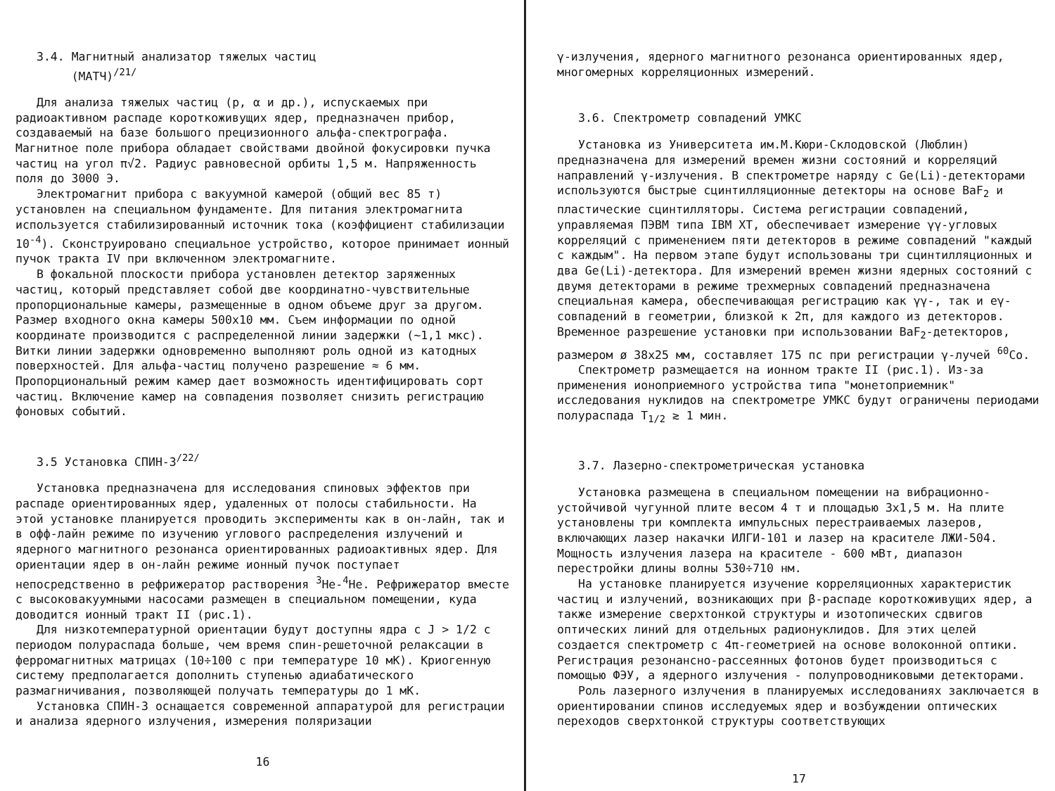3.4. Магнитный анализатор тяжелых частиц
(МАТЧ)<sup>/21/</sup>
Для анализа тяжелых частиц (p, α и др.), испускаемых при радиоактивном распаде короткоживущих ядер, предназначен прибор, создаваемый на базе большого прецизионного альфа-спектрографа. Магнитное поле прибора обладает свойствами двойной фокусировки пучка частиц на угол π√2. Радиус равновесной орбиты 1,5 м. Напряженность поля до 3000 Э.
Электромагнит прибора с вакуумной камерой (общий вес 85 т) установлен на специальном фундаменте. Для питания электромагнита используется стабилизированный источник тока (коэффициент стабилизации 10<sup>-4</sup>). Сконструировано специальное устройство, которое принимает ионный пучок тракта IV при включенном электромагните.
В фокальной плоскости прибора установлен детектор заряженных частиц, который представляет собой две координатно-чувствительные пропорциональные камеры, размещенные в одном объеме друг за другом. Размер входного окна камеры 500x10 мм. Съем информации по одной координате производится с распределенной линии задержки (~1,1 мкс). Витки линии задержки одновременно выполняют роль одной из катодных поверхностей. Для альфа-частиц получено разрешение ≈ 6 мм. Пропорциональный режим камер дает возможность идентифицировать сорт частиц. Включение камер на совпадения позволяет снизить регистрацию фоновых событий.
3.5 Установка СПИН-3<sup>/22/</sup>
Установка предназначена для исследования спиновых эффектов при распаде ориентированных ядер, удаленных от полосы стабильности. На этой установке планируется проводить эксперименты как в он-лайн, так и в офф-лайн режиме по изучению углового распределения излучений и ядерного магнитного резонанса ориентированных радиоактивных ядер. Для ориентации ядер в он-лайн режиме ионный пучок поступает непосредственно в рефрижератор растворения <sup>3</sup>He-<sup>4</sup>He. Рефрижератор вместе с высоковакуумными насосами размещен в специальном помещении, куда доводится ионный тракт II (рис.1).
Для низкотемпературной ориентации будут доступны ядра с J > 1/2 с периодом полураспада больше, чем время спин-решеточной релаксации в ферромагнитных матрицах (10÷100 с при температуре 10 мК). Криогенную систему предполагается дополнить ступенью адиабатического размагничивания, позволяющей получать температуры до 1 мК.
Установка СПИН-3 оснащается современной аппаратурой для регистрации и анализа ядерного излучения, измерения поляризации
16
γ-излучения, ядерного магнитного резонанса ориентированных ядер, многомерных корреляционных измерений.
3.6. Спектрометр совпадений УМКС
Установка из Университета им.М.Кюри-Склодовской (Люблин) предназначена для измерений времен жизни состояний и корреляций направлений γ-излучения. В спектрометре наряду с Ge(Li)-детекторами используются быстрые сцинтилляционные детекторы на основе BaF<sub>2</sub> и пластические сцинтилляторы. Система регистрации совпадений, управляемая ПЭВМ типа IBM XT, обеспечивает измерение γγ-угловых корреляций с применением пяти детекторов в режиме совпадений "каждый с каждым". На первом этапе будут использованы три сцинтилляционных и два Ge(Li)-детектора. Для измерений времен жизни ядерных состояний с двумя детекторами в режиме трехмерных совпадений предназначена специальная камера, обеспечивающая регистрацию как γγ-, так и eγ-совпадений в геометрии, близкой к 2π, для каждого из детекторов. Временное разрешение установки при использовании BaF<sub>2</sub>-детекторов, размером ø 38x25 мм, составляет 175 пс при регистрации γ-лучей <sup>60</sup>Co.
Спектрометр размещается на ионном тракте II (рис.1). Из-за применения ионоприемного устройства типа "монетоприемник" исследования нуклидов на спектрометре УМКС будут ограничены периодами полураспада T<sub>1/2</sub> ≳ 1 мин.
3.7. Лазерно-спектрометрическая установка
Установка размещена в специальном помещении на вибрационно-устойчивой чугунной плите весом 4 т и площадью 3x1,5 м. На плите установлены три комплекта импульсных перестраиваемых лазеров, включающих лазер накачки ИЛГИ-101 и лазер на красителе ЛЖИ-504. Мощность излучения лазера на красителе - 600 мВт, диапазон перестройки длины волны 530÷710 нм.
На установке планируется изучение корреляционных характеристик частиц и излучений, возникающих при β-распаде короткоживущих ядер, а также измерение сверхтонкой структуры и изотопических сдвигов оптических линий для отдельных радионуклидов. Для этих целей создается спектрометр с 4π-геометрией на основе волоконной оптики. Регистрация резонансно-рассеянных фотонов будет производиться с помощью ФЭУ, а ядерного излучения - полупроводниковыми детекторами.
Роль лазерного излучения в планируемых исследованиях заключается в ориентировании спинов исследуемых ядер и возбуждении оптических переходов сверхтонкой структуры соответствующих
17